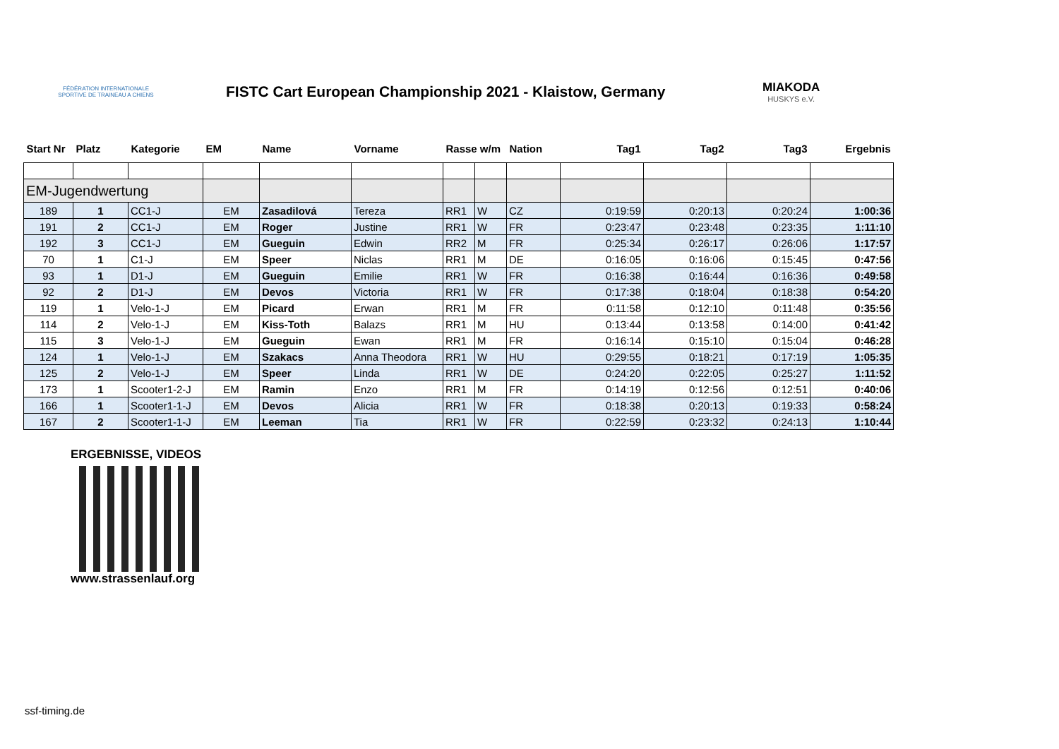FÉDÉRATION INTERNATIONALE SPORTIVE DE TRAINEAU A CHIENS
FISTC Cart European Championship 2021 - Klaistow, Germany
MIAKODA
HUSKYS e.V.
| Start Nr | Platz | Kategorie | EM | Name | Vorname | Rasse w/m | | Nation | Tag1 | Tag2 | Tag3 | Ergebnis |
| --- | --- | --- | --- | --- | --- | --- | --- | --- | --- | --- | --- | --- |
| EM-Jugendwertung | | | | | | | | | | | | |
| 189 | 1 | CC1-J | EM | Zasadilová | Tereza | RR1 | W | CZ | 0:19:59 | 0:20:13 | 0:20:24 | 1:00:36 |
| 191 | 2 | CC1-J | EM | Roger | Justine | RR1 | W | FR | 0:23:47 | 0:23:48 | 0:23:35 | 1:11:10 |
| 192 | 3 | CC1-J | EM | Gueguin | Edwin | RR2 | M | FR | 0:25:34 | 0:26:17 | 0:26:06 | 1:17:57 |
| 70 | 1 | C1-J | EM | Speer | Niclas | RR1 | M | DE | 0:16:05 | 0:16:06 | 0:15:45 | 0:47:56 |
| 93 | 1 | D1-J | EM | Gueguin | Emilie | RR1 | W | FR | 0:16:38 | 0:16:44 | 0:16:36 | 0:49:58 |
| 92 | 2 | D1-J | EM | Devos | Victoria | RR1 | W | FR | 0:17:38 | 0:18:04 | 0:18:38 | 0:54:20 |
| 119 | 1 | Velo-1-J | EM | Picard | Erwan | RR1 | M | FR | 0:11:58 | 0:12:10 | 0:11:48 | 0:35:56 |
| 114 | 2 | Velo-1-J | EM | Kiss-Toth | Balazs | RR1 | M | HU | 0:13:44 | 0:13:58 | 0:14:00 | 0:41:42 |
| 115 | 3 | Velo-1-J | EM | Gueguin | Ewan | RR1 | M | FR | 0:16:14 | 0:15:10 | 0:15:04 | 0:46:28 |
| 124 | 1 | Velo-1-J | EM | Szakacs | Anna Theodora | RR1 | W | HU | 0:29:55 | 0:18:21 | 0:17:19 | 1:05:35 |
| 125 | 2 | Velo-1-J | EM | Speer | Linda | RR1 | W | DE | 0:24:20 | 0:22:05 | 0:25:27 | 1:11:52 |
| 173 | 1 | Scooter1-2-J | EM | Ramin | Enzo | RR1 | M | FR | 0:14:19 | 0:12:56 | 0:12:51 | 0:40:06 |
| 166 | 1 | Scooter1-1-J | EM | Devos | Alicia | RR1 | W | FR | 0:18:38 | 0:20:13 | 0:19:33 | 0:58:24 |
| 167 | 2 | Scooter1-1-J | EM | Leeman | Tia | RR1 | W | FR | 0:22:59 | 0:23:32 | 0:24:13 | 1:10:44 |
ERGEBNISSE, VIDEOS
www.strassenlauf.org
ssf-timing.de